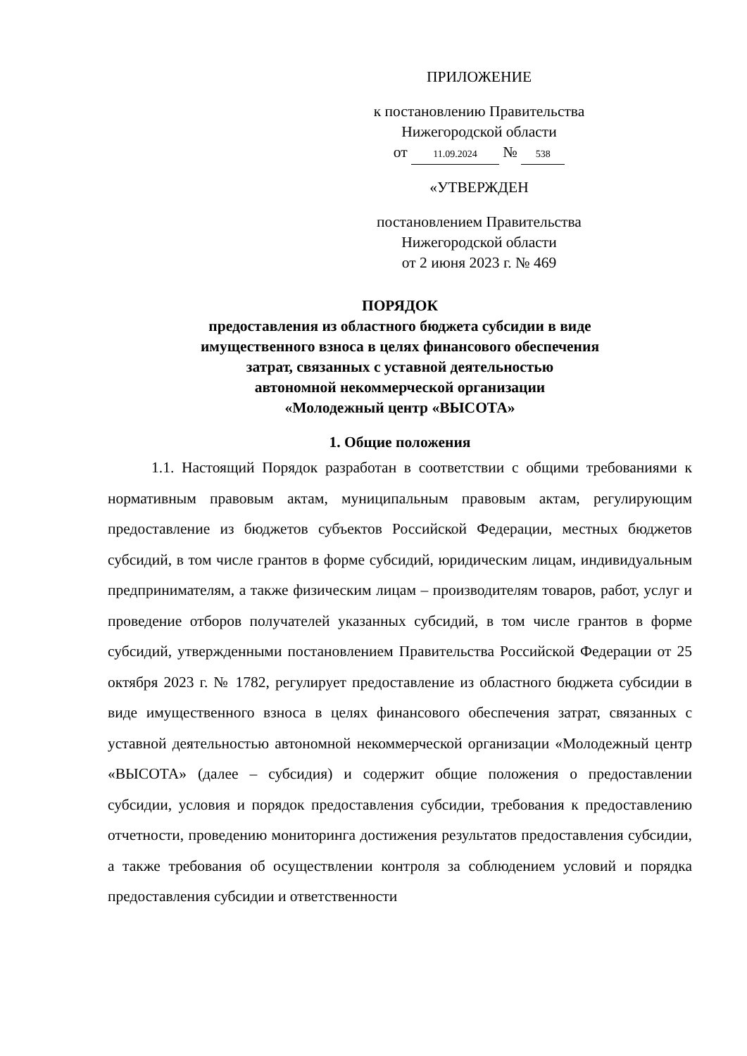ПРИЛОЖЕНИЕ
к постановлению Правительства
Нижегородской области
от 11.09.2024 № 538
«УТВЕРЖДЕН
постановлением Правительства
Нижегородской области
от 2 июня 2023 г. № 469
ПОРЯДОК
предоставления из областного бюджета субсидии в виде
имущественного взноса в целях финансового обеспечения
затрат, связанных с уставной деятельностью
автономной некоммерческой организации
«Молодежный центр «ВЫСОТА»
1. Общие положения
1.1. Настоящий Порядок разработан в соответствии с общими требованиями к нормативным правовым актам, муниципальным правовым актам, регулирующим предоставление из бюджетов субъектов Российской Федерации, местных бюджетов субсидий, в том числе грантов в форме субсидий, юридическим лицам, индивидуальным предпринимателям, а также физическим лицам – производителям товаров, работ, услуг и проведение отборов получателей указанных субсидий, в том числе грантов в форме субсидий, утвержденными постановлением Правительства Российской Федерации от 25 октября 2023 г. № 1782, регулирует предоставление из областного бюджета субсидии в виде имущественного взноса в целях финансового обеспечения затрат, связанных с уставной деятельностью автономной некоммерческой организации «Молодежный центр «ВЫСОТА» (далее – субсидия) и содержит общие положения о предоставлении субсидии, условия и порядок предоставления субсидии, требования к предоставлению отчетности, проведению мониторинга достижения результатов предоставления субсидии, а также требования об осуществлении контроля за соблюдением условий и порядка предоставления субсидии и ответственности